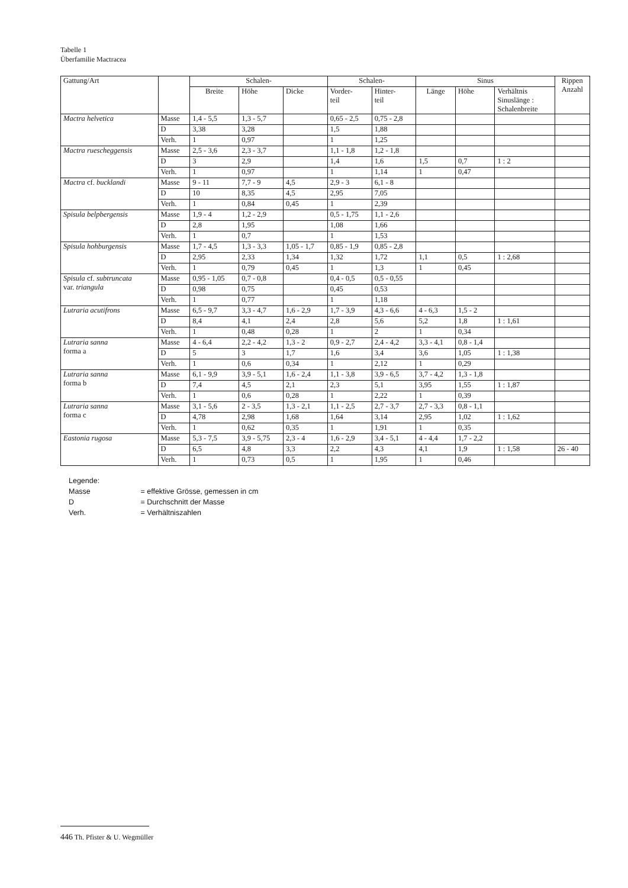Tabelle 1
Überfamilie Mactracea
| Gattung/Art | | Schalen- | | | Schalen- | | Sinus | | | Rippen Anzahl |
| --- | --- | --- | --- | --- | --- | --- | --- | --- | --- | --- |
| | | Breite | Höhe | Dicke | Vorder- teil | Hinter- teil | Länge | Höhe | Verhältnis Sinuslänge : Schalenbreite | |
| Mactra helvetica | Masse | 1,4 - 5,5 | 1,3 - 5,7 | | 0,65 - 2,5 | 0,75 - 2,8 | | | | |
| | D | 3,38 | 3,28 | | 1,5 | 1,88 | | | | |
| | Verh. | 1 | 0,97 | | 1 | 1,25 | | | | |
| Mactra ruescheggensis | Masse | 2,5 - 3,6 | 2,3 - 3,7 | | 1,1 - 1,8 | 1,2 - 1,8 | | | | |
| | D | 3 | 2,9 | | 1,4 | 1,6 | 1,5 | 0,7 | 1 : 2 | |
| | Verh. | 1 | 0,97 | | 1 | 1,14 | 1 | 0,47 | | |
| Mactra cf. bucklandi | Masse | 9 - 11 | 7,7 - 9 | 4,5 | 2,9 - 3 | 6,1 - 8 | | | | |
| | D | 10 | 8,35 | 4,5 | 2,95 | 7,05 | | | | |
| | Verh. | 1 | 0,84 | 0,45 | 1 | 2,39 | | | | |
| Spisula belpbergensis | Masse | 1,9 - 4 | 1,2 - 2,9 | | 0,5 - 1,75 | 1,1 - 2,6 | | | | |
| | D | 2,8 | 1,95 | | 1,08 | 1,66 | | | | |
| | Verh. | 1 | 0,7 | | 1 | 1,53 | | | | |
| Spisula hohburgensis | Masse | 1,7 - 4,5 | 1,3 - 3,3 | 1,05 - 1,7 | 0,85 - 1,9 | 0,85 - 2,8 | | | | |
| | D | 2,95 | 2,33 | 1,34 | 1,32 | 1,72 | 1,1 | 0,5 | 1 : 2,68 | |
| | Verh. | 1 | 0,79 | 0,45 | 1 | 1,3 | 1 | 0,45 | | |
| Spisula cf. subtruncata var. triangula | Masse | 0,95 - 1,05 | 0,7 - 0,8 | | 0,4 - 0,5 | 0,5 - 0,55 | | | | |
| | D | 0,98 | 0,75 | | 0,45 | 0,53 | | | | |
| | Verh. | 1 | 0,77 | | 1 | 1,18 | | | | |
| Lutraria acutifrons | Masse | 6,5 - 9,7 | 3,3 - 4,7 | 1,6 - 2,9 | 1,7 - 3,9 | 4,3 - 6,6 | 4 - 6,3 | 1,5 - 2 | | |
| | D | 8,4 | 4,1 | 2,4 | 2,8 | 5,6 | 5,2 | 1,8 | 1 : 1,61 | |
| | Verh. | 1 | 0,48 | 0,28 | 1 | 2 | 1 | 0,34 | | |
| Lutraria sanna forma a | Masse | 4 - 6,4 | 2,2 - 4,2 | 1,3 - 2 | 0,9 - 2,7 | 2,4 - 4,2 | 3,3 - 4,1 | 0,8 - 1,4 | | |
| | D | 5 | 3 | 1,7 | 1,6 | 3,4 | 3,6 | 1,05 | 1 : 1,38 | |
| | Verh. | 1 | 0,6 | 0,34 | 1 | 2,12 | 1 | 0,29 | | |
| Lutraria sanna forma b | Masse | 6,1 - 9,9 | 3,9 - 5,1 | 1,6 - 2,4 | 1,1 - 3,8 | 3,9 - 6,5 | 3,7 - 4,2 | 1,3 - 1,8 | | |
| | D | 7,4 | 4,5 | 2,1 | 2,3 | 5,1 | 3,95 | 1,55 | 1 : 1,87 | |
| | Verh. | 1 | 0,6 | 0,28 | 1 | 2,22 | 1 | 0,39 | | |
| Lutraria sanna forma c | Masse | 3,1 - 5,6 | 2 - 3,5 | 1,3 - 2,1 | 1,1 - 2,5 | 2,7 - 3,7 | 2,7 - 3,3 | 0,8 - 1,1 | | |
| | D | 4,78 | 2,98 | 1,68 | 1,64 | 3,14 | 2,95 | 1,02 | 1 : 1,62 | |
| | Verh. | 1 | 0,62 | 0,35 | 1 | 1,91 | 1 | 0,35 | | |
| Eastonia rugosa | Masse | 5,3 - 7,5 | 3,9 - 5,75 | 2,3 - 4 | 1,6 - 2,9 | 3,4 - 5,1 | 4 - 4,4 | 1,7 - 2,2 | | |
| | D | 6,5 | 4,8 | 3,3 | 2,2 | 4,3 | 4,1 | 1,9 | 1 : 1,58 | 26 - 40 |
| | Verh. | 1 | 0,73 | 0,5 | 1 | 1,95 | 1 | 0,46 | | |
Legende:
Masse = effektive Grösse, gemessen in cm
D = Durchschnitt der Masse
Verh. = Verhältniszahlen
446 Th. Pfister & U. Wegmüller